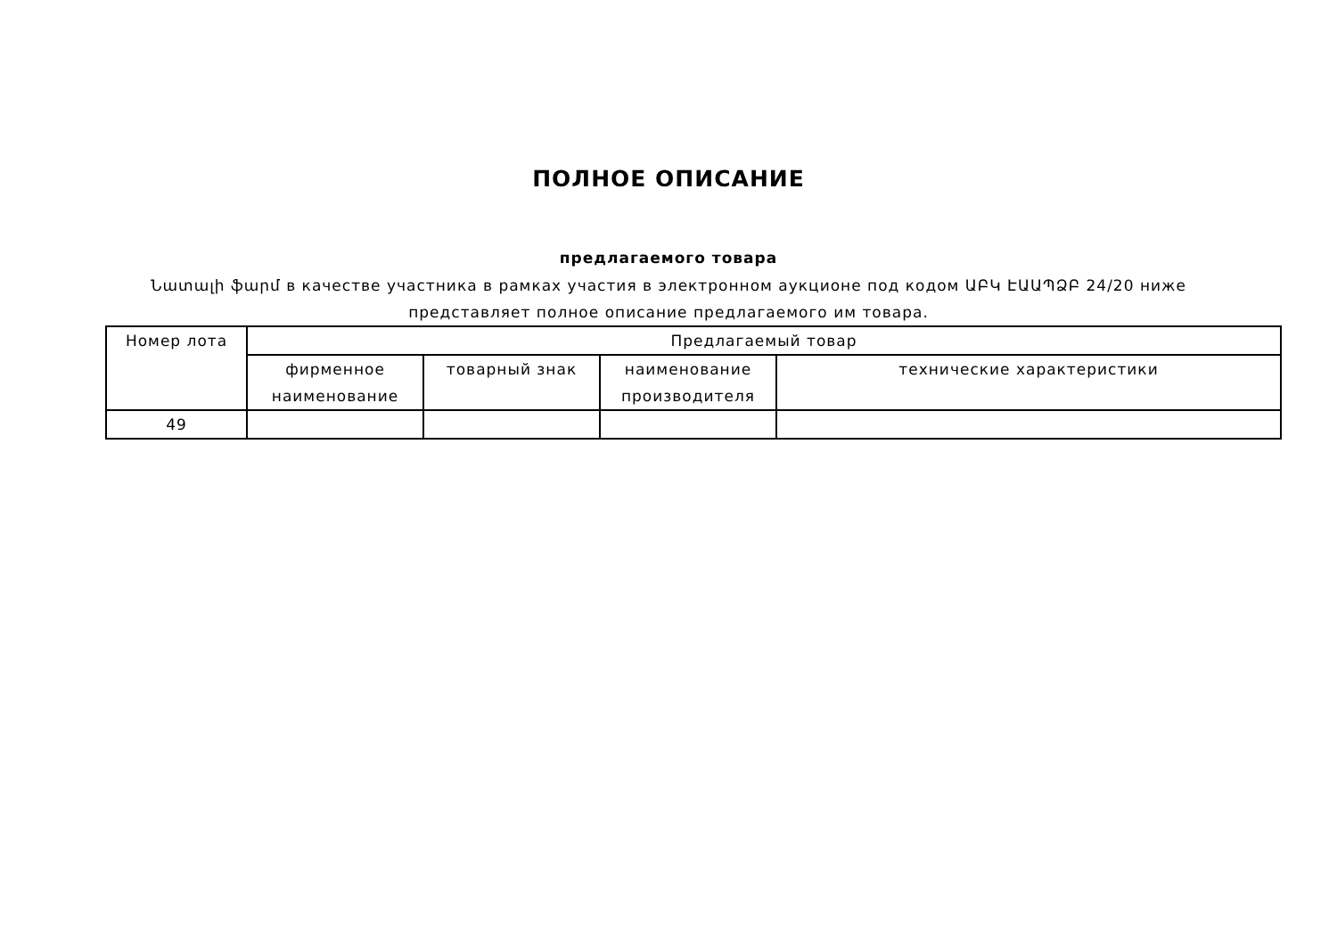ПОЛНОЕ ОПИСАНИЕ
предлагаемого товара
Նատալի ֆարմ в качестве участника в рамках участия в электронном аукционе под кодом ԱԲԿ ԷԱԱՊՁԲ 24/20 ниже
представляет полное описание предлагаемого им товара.
| Номер лота | Предлагаемый товар | | | |
| --- | --- | --- | --- | --- |
| | фирменное наименование | товарный знак | наименование производителя | технические характеристики |
| 49 | | | | |